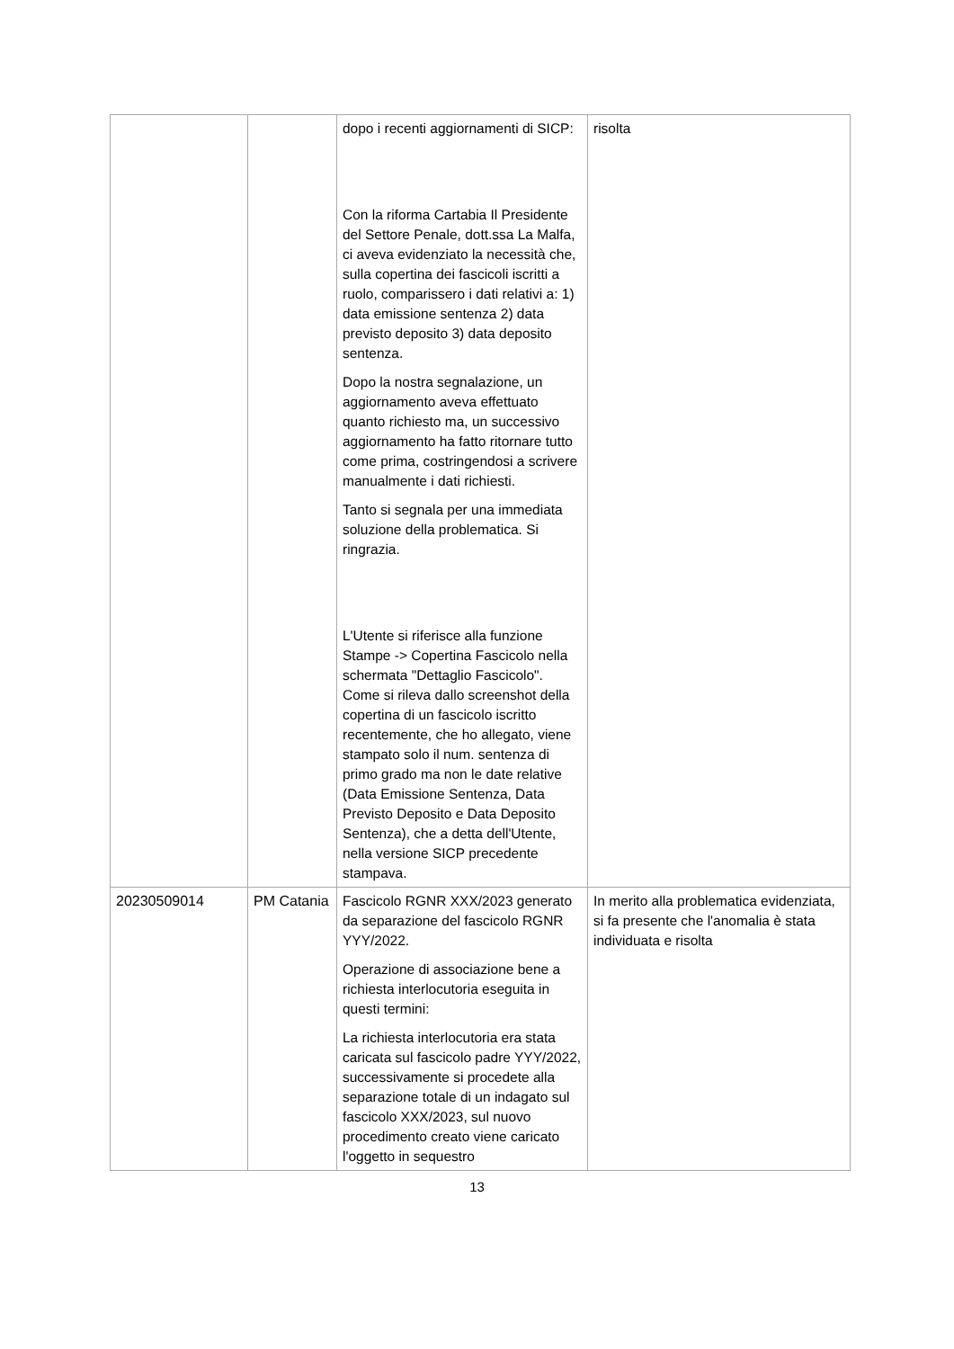| | | dopo i recenti aggiornamenti di SICP: Con la riforma Cartabia Il Presidente del Settore Penale, dott.ssa La Malfa, ci aveva evidenziato la necessità che, sulla copertina dei fascicoli iscritti a ruolo, comparissero i dati relativi a: 1) data emissione sentenza 2) data previsto deposito 3) data deposito sentenza. Dopo la nostra segnalazione, un aggiornamento aveva effettuato quanto richiesto ma, un successivo aggiornamento ha fatto ritornare tutto come prima, costringendosi a scrivere manualmente i dati richiesti. Tanto si segnala per una immediata soluzione della problematica. Si ringrazia. L'Utente si riferisce alla funzione Stampe -> Copertina Fascicolo nella schermata "Dettaglio Fascicolo". Come si rileva dallo screenshot della copertina di un fascicolo iscritto recentemente, che ho allegato, viene stampato solo il num. sentenza di primo grado ma non le date relative (Data Emissione Sentenza, Data Previsto Deposito e Data Deposito Sentenza), che a detta dell'Utente, nella versione SICP precedente stampava. | risolta |
| 20230509014 | PM Catania | Fascicolo RGNR XXX/2023 generato da separazione del fascicolo RGNR YYY/2022. Operazione di associazione bene a richiesta interlocutoria eseguita in questi termini: La richiesta interlocutoria era stata caricata sul fascicolo padre YYY/2022, successivamente si procedete alla separazione totale di un indagato sul fascicolo XXX/2023, sul nuovo procedimento creato viene caricato l'oggetto in sequestro | In merito alla problematica evidenziata, si fa presente che l'anomalia è stata individuata e risolta |
13